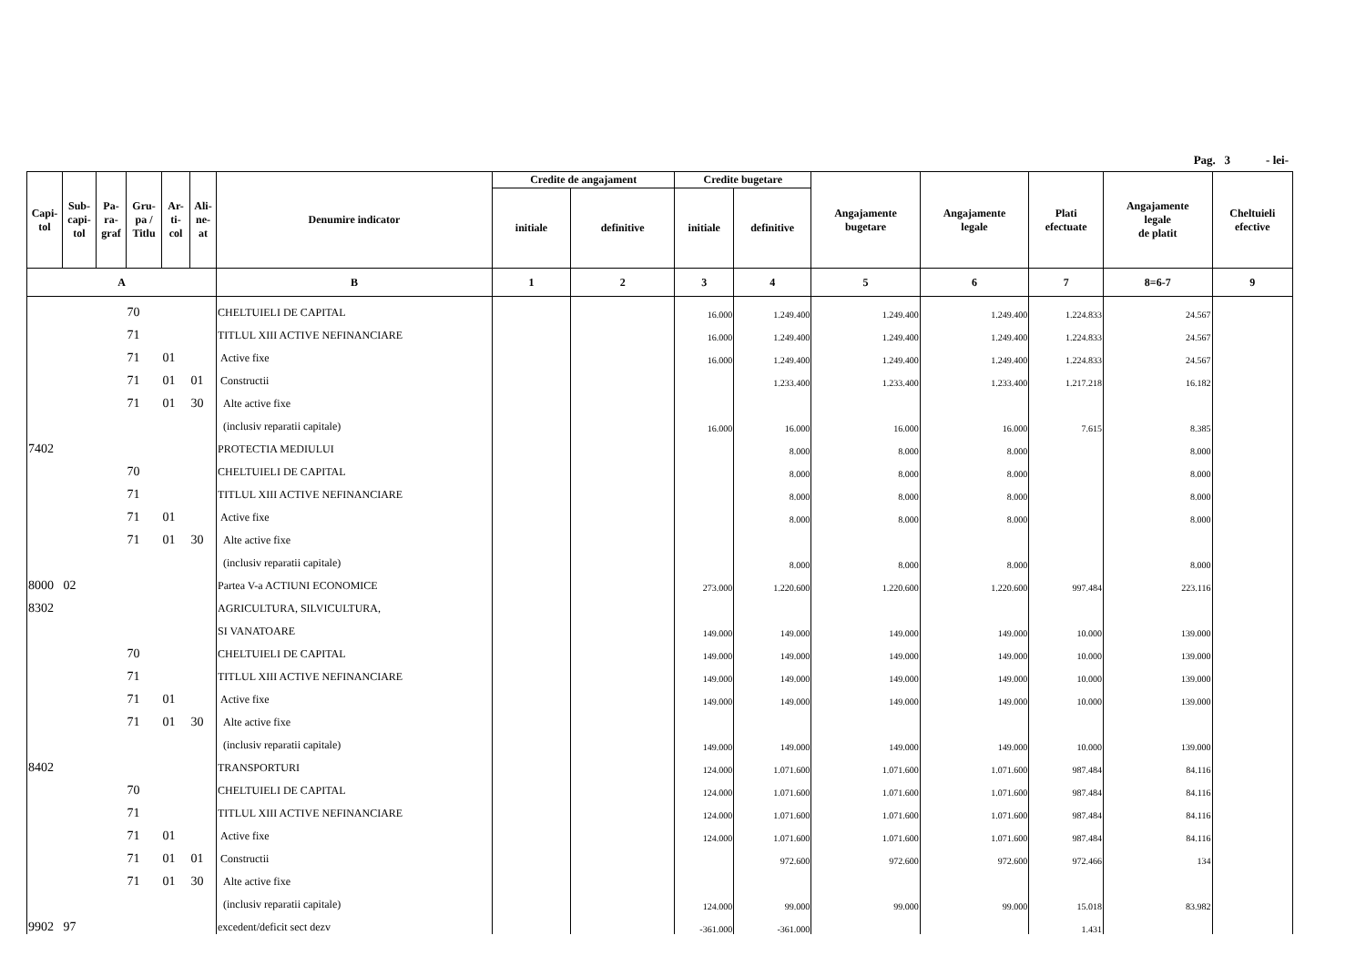Pag. 3 - lei-
| Capi- tol | Sub- capi- tol | Pa- ra- graf | Gru- pa / Titlu | Ar- ti- col | Ali- ne- at | Denumire indicator | Credite de angajament | | Credite bugetare | | Angajamente bugetare | Angajamente legale | Plati efectuate | Angajamente legale de platit | Cheltuieli efective |
| --- | --- | --- | --- | --- | --- | --- | --- | --- | --- | --- | --- | --- | --- | --- | --- |
| | | | | | | | initiale | definitive | initiale | definitive | | | | | |
| A | | | | | | B | 1 | 2 | 3 | 4 | 5 | 6 | 7 | 8=6-7 | 9 |
| | | | 70 | | | CHELTUIELI DE CAPITAL | | | 16.000 | 1.249.400 | 1.249.400 | 1.249.400 | 1.224.833 | 24.567 | |
| | | | 71 | | | TITLUL XIII ACTIVE NEFINANCIARE | | | 16.000 | 1.249.400 | 1.249.400 | 1.249.400 | 1.224.833 | 24.567 | |
| | | | 71 | 01 | | Active fixe | | | 16.000 | 1.249.400 | 1.249.400 | 1.249.400 | 1.224.833 | 24.567 | |
| | | | 71 | 01 | 01 | Constructii | | | | 1.233.400 | 1.233.400 | 1.233.400 | 1.217.218 | 16.182 | |
| | | | 71 | 01 | 30 | Alte active fixe | | | | | | | | | |
| | | | | | | (inclusiv reparatii capitale) | | | 16.000 | 16.000 | 16.000 | 16.000 | 7.615 | 8.385 | |
| 7402 | | | | | | PROTECTIA MEDIULUI | | | | 8.000 | 8.000 | 8.000 | | 8.000 | |
| | | | 70 | | | CHELTUIELI DE CAPITAL | | | | 8.000 | 8.000 | 8.000 | | 8.000 | |
| | | | 71 | | | TITLUL XIII ACTIVE NEFINANCIARE | | | | 8.000 | 8.000 | 8.000 | | 8.000 | |
| | | | 71 | 01 | | Active fixe | | | | 8.000 | 8.000 | 8.000 | | 8.000 | |
| | | | 71 | 01 | 30 | Alte active fixe | | | | | | | | | |
| | | | | | | (inclusiv reparatii capitale) | | | | 8.000 | 8.000 | 8.000 | | 8.000 | |
| 8000 | 02 | | | | | Partea V-a ACTIUNI ECONOMICE | | | 273.000 | 1.220.600 | 1.220.600 | 1.220.600 | 997.484 | 223.116 | |
| 8302 | | | | | | AGRICULTURA, SILVICULTURA, | | | | | | | | | |
| | | | | | | SI VANATOARE | | | 149.000 | 149.000 | 149.000 | 149.000 | 10.000 | 139.000 | |
| | | | 70 | | | CHELTUIELI DE CAPITAL | | | 149.000 | 149.000 | 149.000 | 149.000 | 10.000 | 139.000 | |
| | | | 71 | | | TITLUL XIII ACTIVE NEFINANCIARE | | | 149.000 | 149.000 | 149.000 | 149.000 | 10.000 | 139.000 | |
| | | | 71 | 01 | | Active fixe | | | 149.000 | 149.000 | 149.000 | 149.000 | 10.000 | 139.000 | |
| | | | 71 | 01 | 30 | Alte active fixe | | | | | | | | | |
| | | | | | | (inclusiv reparatii capitale) | | | 149.000 | 149.000 | 149.000 | 149.000 | 10.000 | 139.000 | |
| 8402 | | | | | | TRANSPORTURI | | | 124.000 | 1.071.600 | 1.071.600 | 1.071.600 | 987.484 | 84.116 | |
| | | | 70 | | | CHELTUIELI DE CAPITAL | | | 124.000 | 1.071.600 | 1.071.600 | 1.071.600 | 987.484 | 84.116 | |
| | | | 71 | | | TITLUL XIII ACTIVE NEFINANCIARE | | | 124.000 | 1.071.600 | 1.071.600 | 1.071.600 | 987.484 | 84.116 | |
| | | | 71 | 01 | | Active fixe | | | 124.000 | 1.071.600 | 1.071.600 | 1.071.600 | 987.484 | 84.116 | |
| | | | 71 | 01 | 01 | Constructii | | | | 972.600 | 972.600 | 972.600 | 972.466 | 134 | |
| | | | 71 | 01 | 30 | Alte active fixe | | | | | | | | | |
| | | | | | | (inclusiv reparatii capitale) | | | 124.000 | 99.000 | 99.000 | 99.000 | 15.018 | 83.982 | |
| 9902 | 97 | | | | | excedent/deficit sect dezv | | | -361.000 | -361.000 | | | 1.431 | | |